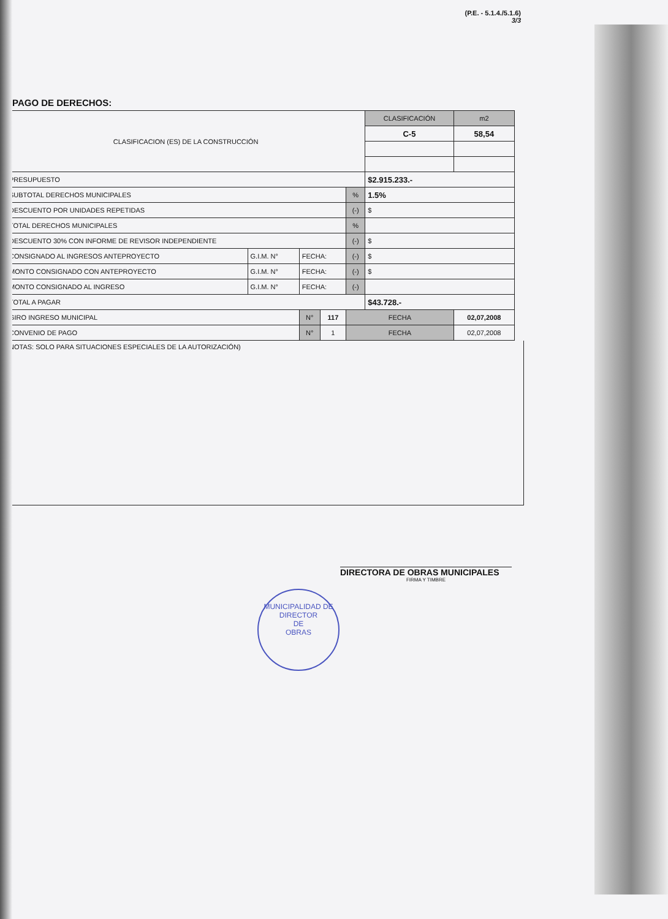(P.E. - 5.1.4./5.1.6)
3/3
PAGO DE DERECHOS:
| CLASIFICACION (ES) DE LA CONSTRUCCIÓN | | | | | CLASIFICACIÓN | m2 |
| | | | | | C-5 | 58,54 |
| PRESUPUESTO | | | | | $2.915.233.- | |
| SUBTOTAL DERECHOS MUNICIPALES | | | | % | 1.5% | |
| DESCUENTO POR UNIDADES REPETIDAS | | | | (-) | $ | |
| TOTAL DERECHOS MUNICIPALES | | | | % | | |
| DESCUENTO 30% CON INFORME DE REVISOR INDEPENDIENTE | | | | (-) | $ | |
| CONSIGNADO AL INGRESOS ANTEPROYECTO | G.I.M. N° | FECHA: | | (-) | $ | |
| MONTO CONSIGNADO CON ANTEPROYECTO | G.I.M. N° | FECHA: | | (-) | $ | |
| MONTO CONSIGNADO AL INGRESO | G.I.M. N° | FECHA: | | (-) | | |
| TOTAL A PAGAR | | | | | $43.728.- | |
| GIRO INGRESO MUNICIPAL | | N° | 117 | FECHA | | 02,07,2008 |
| CONVENIO DE PAGO | | N° | 1 | FECHA | | 02,07,2008 |
NOTAS: SOLO PARA SITUACIONES ESPECIALES DE LA AUTORIZACIÓN)
DIRECTORA DE OBRAS MUNICIPALES
FIRMA Y TIMBRE
MUNICIPALIDAD DE
DIRECTOR
DE
OBRAS